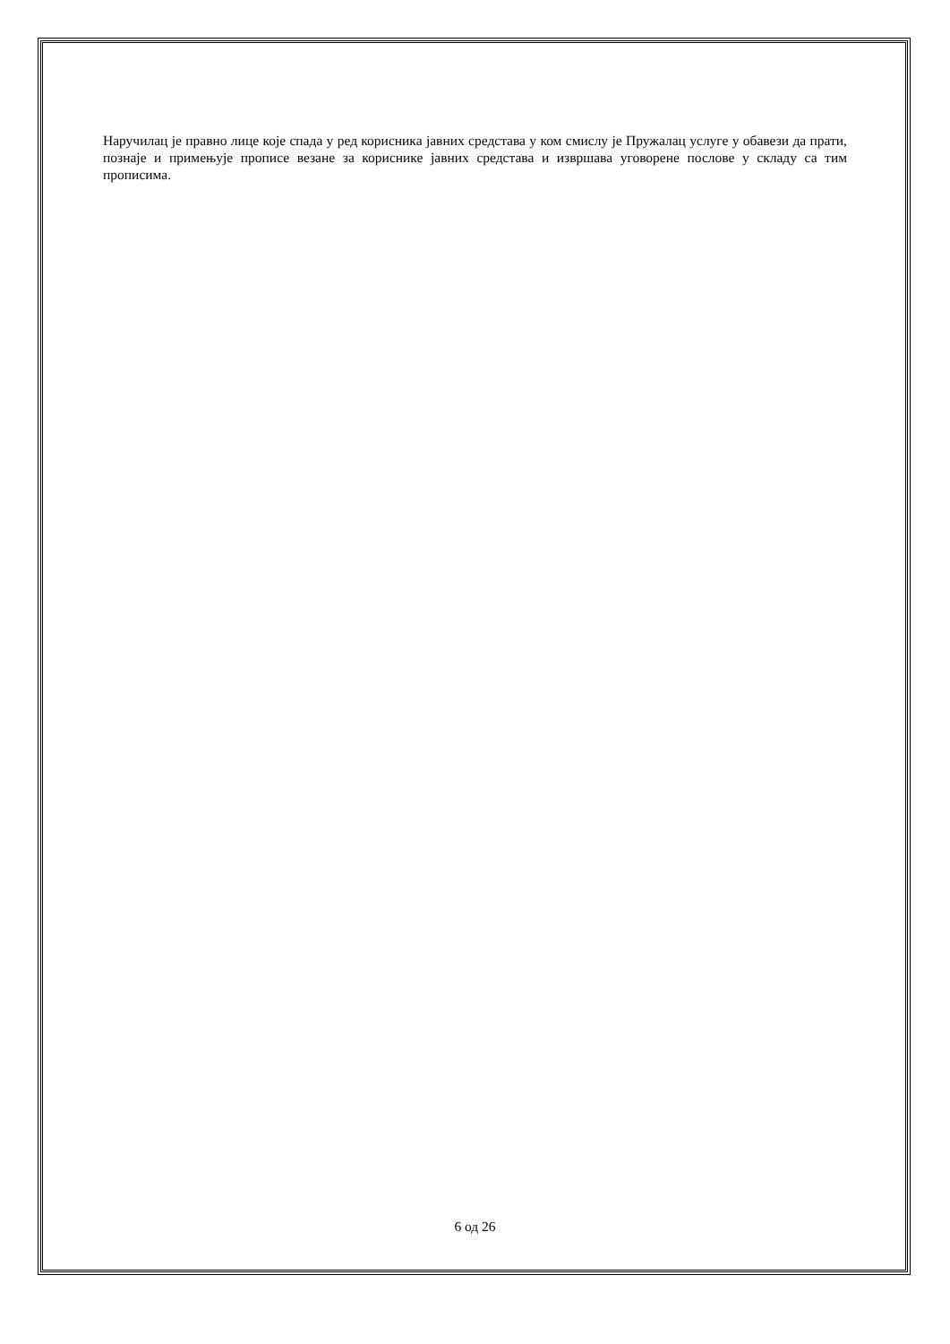Наручилац је правно лице које спада у ред корисника јавних средстава у ком смислу је Пружалац услуге у обавези да прати, познаје и примењује прописе везане за кориснике јавних средстава и извршава уговорене послове у складу са тим прописима.
6 од 26